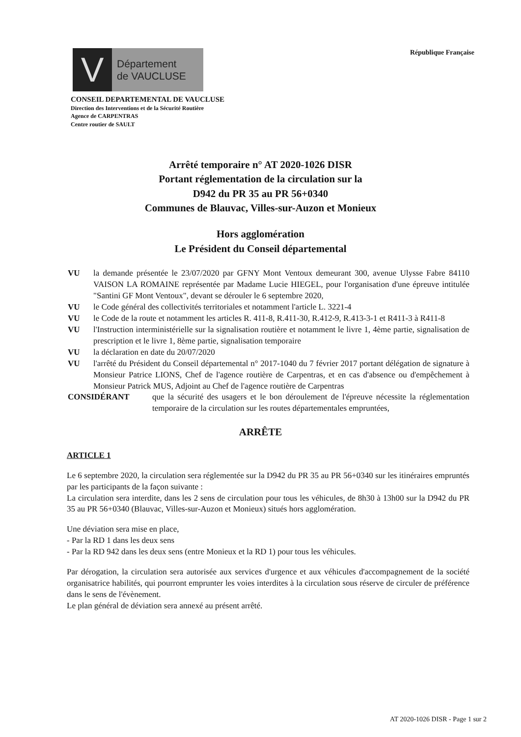V
Département
de VAUCLUSE
République Française
CONSEIL DEPARTEMENTAL DE VAUCLUSE
Direction des Interventions et de la Sécurité Routière
Agence de CARPENTRAS
Centre routier de SAULT
Arrêté temporaire n° AT 2020-1026 DISR
Portant réglementation de la circulation sur la
D942 du PR 35 au PR 56+0340
Communes de Blauvac, Villes-sur-Auzon et Monieux
Hors agglomération
Le Président du Conseil départemental
VU la demande présentée le 23/07/2020 par GFNY Mont Ventoux demeurant 300, avenue Ulysse Fabre 84110 VAISON LA ROMAINE représentée par Madame Lucie HIEGEL, pour l'organisation d'une épreuve intitulée "Santini GF Mont Ventoux", devant se dérouler le 6 septembre 2020,
VU le Code général des collectivités territoriales et notamment l'article L. 3221-4
VU le Code de la route et notamment les articles R. 411-8, R.411-30, R.412-9, R.413-3-1 et R411-3 à R411-8
VU l'Instruction interministérielle sur la signalisation routière et notamment le livre 1, 4ème partie, signalisation de prescription et le livre 1, 8ème partie, signalisation temporaire
VU la déclaration en date du 20/07/2020
VU l'arrêté du Président du Conseil départemental n° 2017-1040 du 7 février 2017 portant délégation de signature à Monsieur Patrice LIONS, Chef de l'agence routière de Carpentras, et en cas d'absence ou d'empêchement à Monsieur Patrick MUS, Adjoint au Chef de l'agence routière de Carpentras
CONSIDÉRANT que la sécurité des usagers et le bon déroulement de l'épreuve nécessite la réglementation temporaire de la circulation sur les routes départementales empruntées,
ARRÊTE
ARTICLE 1
Le 6 septembre 2020, la circulation sera réglementée sur la D942 du PR 35 au PR 56+0340 sur les itinéraires empruntés par les participants de la façon suivante :
La circulation sera interdite, dans les 2 sens de circulation pour tous les véhicules, de 8h30 à 13h00 sur la D942 du PR 35 au PR 56+0340 (Blauvac, Villes-sur-Auzon et Monieux) situés hors agglomération.
Une déviation sera mise en place,
- Par la RD 1 dans les deux sens
- Par la RD 942 dans les deux sens (entre Monieux et la RD 1) pour tous les véhicules.
Par dérogation, la circulation sera autorisée aux services d'urgence et aux véhicules d'accompagnement de la société organisatrice habilités, qui pourront emprunter les voies interdites à la circulation sous réserve de circuler de préférence dans le sens de l'évènement.
Le plan général de déviation sera annexé au présent arrêté.
AT 2020-1026 DISR - Page 1 sur 2